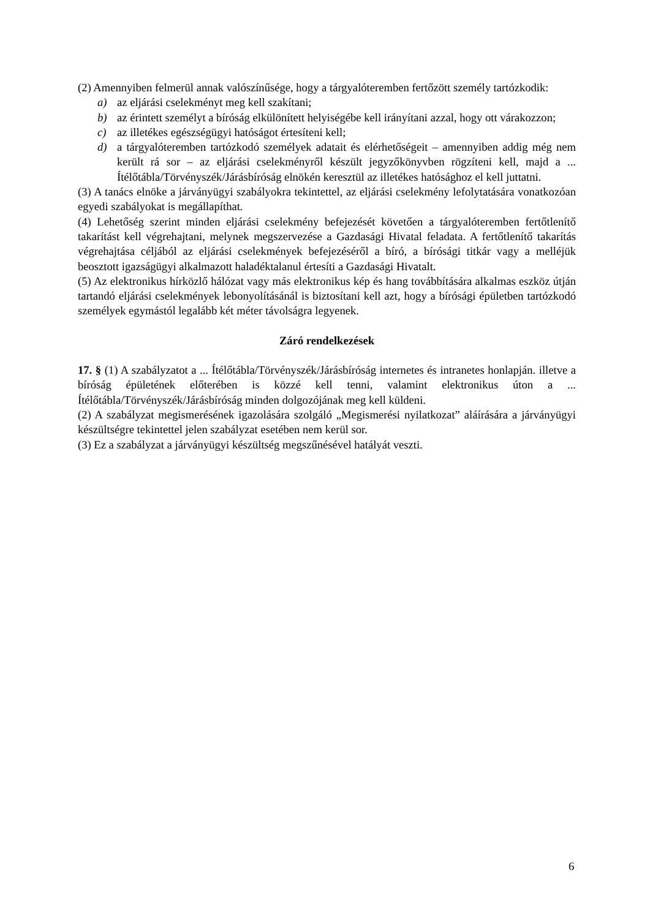(2) Amennyiben felmerül annak valószínűsége, hogy a tárgyalóteremben fertőzött személy tartózkodik:
a) az eljárási cselekményt meg kell szakítani;
b) az érintett személyt a bíróság elkülönített helyiségébe kell irányítani azzal, hogy ott várakozzon;
c) az illetékes egészségügyi hatóságot értesíteni kell;
d) a tárgyalóteremben tartózkodó személyek adatait és elérhetőségeit – amennyiben addig még nem került rá sor – az eljárási cselekményről készült jegyzőkönyvben rögzíteni kell, majd a ... Ítélőtábla/Törvényszék/Járásbíróság elnökén keresztül az illetékes hatósághoz el kell juttatni.
(3) A tanács elnöke a járványügyi szabályokra tekintettel, az eljárási cselekmény lefolytatására vonatkozóan egyedi szabályokat is megállapíthat.
(4) Lehetőség szerint minden eljárási cselekmény befejezését követően a tárgyalóteremben fertőtlenítő takarítást kell végrehajtani, melynek megszervezése a Gazdasági Hivatal feladata. A fertőtlenítő takarítás végrehajtása céljából az eljárási cselekmények befejezéséről a bíró, a bírósági titkár vagy a melléjük beosztott igazságügyi alkalmazott haladéktalanul értesíti a Gazdasági Hivatalt.
(5) Az elektronikus hírközlő hálózat vagy más elektronikus kép és hang továbbítására alkalmas eszköz útján tartandó eljárási cselekmények lebonyolításánál is biztosítani kell azt, hogy a bírósági épületben tartózkodó személyek egymástól legalább két méter távolságra legyenek.
Záró rendelkezések
17. § (1) A szabályzatot a ... Ítélőtábla/Törvényszék/Járásbíróság internetes és intranetes honlapján. illetve a bíróság épületének előterében is közzé kell tenni, valamint elektronikus úton a ... Ítélőtábla/Törvényszék/Járásbíróság minden dolgozójának meg kell küldeni.
(2) A szabályzat megismerésének igazolására szolgáló „Megismerési nyilatkozat” aláírására a járványügyi készültségre tekintettel jelen szabályzat esetében nem kerül sor.
(3) Ez a szabályzat a járványügyi készültség megszűnésével hatályát veszti.
6